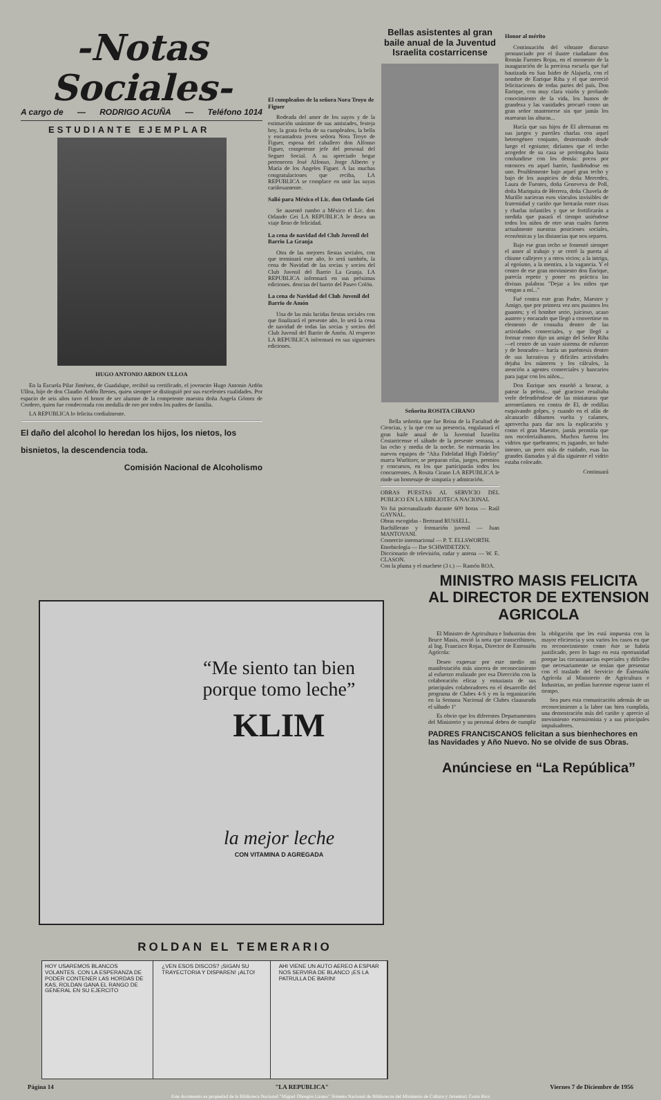-Notas Sociales-
A cargo de — RODRIGO ACUÑA — Teléfono 1014
ESTUDIANTE EJEMPLAR
HUGO ANTONIO ARDON ULLOA
En la Escuela Pilar Jiménez, de Guadalupe, recibió su certificado, el jovencito Hugo Antonio Ardón Ulloa, hijo de don Claudio Ardón Brenes, quien siempre se distinguió por sus excelentes cualidades. Por espacio de seis años tuvo el honor de ser alumno de la competente maestra doña Angela Gómez de Cordero, quien fue condecorada con medalla de oro por todos los padres de familia.
LA REPUBLICA lo felicita cordialmente.
El daño del alcohol lo heredan los hijos, los nietos, los bisnietos, la descendencia toda.
Comisión Nacional de Alcoholismo
El cumpleaños de la señora Nora Troyo de Figuer
Rodeada del amor de los suyos y de la estimación unánime de sus amistades, festeja hoy, la grata fecha de su cumpleaños, la bella y encantadora joven señora Nora Troyo de Figuer, esposa del caballero don Alfonso Figuer, competente jefe del personal del Seguro Social. A su apreciado hogar pertenecen José Alfonso, Jorge Alberto y María de los Angeles Figuer. A las muchas congratulaciones que reciba, LA REPUBLICA se complace en unir las suyas cariñosamente.
Salió para México el Lic. don Orlando Gei
Se ausentó rumbo a México el Lic. don Orlando Gei LA REPUBLICA le desea un viaje lleno de felicidad.
La cena de navidad del Club Juvenil del Barrio La Granja
Otra de las mejores fiestas sociales, con que terminará este año, lo será también, la cena de Navidad de las socias y socios del Club Juvenil del Barrio La Granja. LA REPUBLICA informará en sus próximas ediciones. dencias del barrio del Paseo Colón.
La cena de Navidad del Club Juvenil del Barrio de Amón
Una de las más lucidas fiestas sociales con que finalizará el presente año, lo será la cena de navidad de todas las socias y socios del Club Juvenil del Barrio de Amón. Al respecto LA REPUBLICA informará en sus siguientes ediciones.
Bellas asistentes al gran baile anual de la Juventud Israelita costarricense
Señorita ROSITA CIRANO
Bella señorita que fue Reina de la Facultad de Ciencias, y la que con su presencia, engalanará el gran baile anual de la Juventud Israelita Costarricense el sábado de la presente semana, a las ocho y media de la noche. Se estrenarán los nuevos equipos de "Alta Fidelidad High Fidelity" marca Wurlitzer, se preparan rifas, juegos, premios y concursos, en los que participarán todos los concurrentes. A Rosita Cirano LA REPUBLICA le rinde un homenaje de simpatía y admiración.
OBRAS PUESTAS AL SERVICIO DEL PUBLICO EN LA BIBLIOTECA NACIONAL
Yo fui psicoanalizado durante 600 horas — Raúl GAYNAL.
Obras escogidas - Bertrand RUSSELL.
Bachillerato y formación juvenil — Juan MANTOVANI.
Comercio internacional — P. T. ELLSWORTH.
Etnobiología — Ilse SCHWIDETZKY.
Diccionario de televisión, radar y antena — W. E. CLASON.
Con la pluma y el machete (3 t.) — Ramón ROA.
Honor al mérito
Continuación del vibrante discurso pronunciado por el ilustre ciudadano don Román Fuentes Rojas, en el momento de la inauguración de la preciosa escuela que fué bautizada en San Isidro de Alajuela, con el nombre de Enrique Riba y el que mereció felicitaciones de todas partes del país. Don Enrique, con muy clara visión y profundo conocimiento de la vida, los humos de grandeza y las vanidades procuró como un gran señor mantenerse sin que jamás los marearan las alturas...
Hacía que sus hijos de El alternaran en sus juegos y pueriles charlas con aquel heterogéneo conjunto, desterrando desde luego el egoismo; diríamos que el techo acogedor de su casa se prolongaba hasta confundirse con los demás: pocos por entonces en aquel barrio, fundiéndose en uno. Posiblemente bajo aquel gran techo y bajo de los auspicios de doña Mercedes, Laura de Fuentes, doña Genoveva de Poll, doña Mariquita de Herrera, doña Chavela de Murillo nacieran esos vínculos invisibles de fraternidad y cariño que brotarán entre risas y charlas infantiles y que se fortificarán a medida que pasará el tiempo uniéndose todos los niños de otro sean cuales fueren actualmente nuestras posiciones sociales, económicas y las distancias que nos separen.
Bajo ese gran techo se fomentó siempre el amor al trabajo y se cerró la puerta al chisme callejero y a otros vicios; a la intriga, al egoísmo, a la mentira, a la vagancia. Y el centro de ese gran movimiento don Enrique, parecía repetir y poner en práctica las divinas palabras "Dejar a los niños que vengan a mí..."
Fué contra este gran Padre, Maestro y Amigo, que por primera vez nos pusimos los guantes; y el hombre serio, juicioso, acaso austero y encarado que llegó a convertirse en elemento de consulta dentro de las actividades comerciales, y que llegó a formar como dijo un amigo del Señor Riba —el centro de un vasto sistema de esfuerzo y de honradez— hacía un paréntesis dentro de sus lucrativas y difíciles actividades dejaba los números y los cálculos, la atención a agentes comerciales y bancarios para jugar con los niños...
Don Enrique nos enseñó a boxear, a patear la pelota... qué gracioso resultaba verle defendiéndose de las miniaturas que arremetíamos en contra de El, de rodillas esquivando golpes, y cuando en el afán de alcanzarlo dábamos vuelta y caíamos, aprovecha para dar nos la explicación y como el gran Maestro, jamás permitía que nos encolerizábamos. Muchos fueron los vidrios que quebramos; es jugando, no hubo intento, un poco más de cuidado, esas las grandes ilamadas y al día siguiente el vidrio estaba colocado.
Continuará
“Me siento tan bien porque tomo leche”
KLIM
la mejor leche
CON VITAMINA D AGREGADA
ROLDAN EL TEMERARIO
HOY USAREMOS BLANCOS VOLANTES. CON LA ESPERANZA DE PODER CONTENER LAS HORDAS DE KAS, ROLDAN GANA EL RANGO DE GENERAL EN SU EJERCITO
¿VEN ESOS DISCOS? ¡SIGAN SU TRAYECTORIA Y DISPAREN! ¡ALTO!
AHI VIENE UN AUTO AEREO A ESPIAR NOS SERVIRA DE BLANCO ¡ES LA PATRULLA DE BARIN!
MINISTRO MASIS FELICITA AL DIRECTOR DE EXTENSION AGRICOLA
El Ministro de Agricultura e Industrias don Bruce Masis, envió la nota que transcribimos, al Ing. Francisco Rojas, Director de Extensión Agrícola:
Deseo expresar por este medio mi manifestación más sincera de reconocimiento al esfuerzo realizado por esa Dirección con la colaboración eficaz y entusiasta de sus principales colaboradores en el desarrollo del programa de Clubes 4-S y en la organización en la Semana Nacional de Clubes clausurada el sábado 1º
Es obvio que los diferentes Departamentos del Ministerio y su personal deben de cumplir la obligación que les está impuesta con la mayor eficiencia y son varios los casos en que en reconocimiento como éste se habría justificado, pero lo hago en esta oportunidad porque las circunstancias especiales y difíciles que necesariamente se tenían que presentar con el traslado del Servicio de Extensión Agrícola al Ministerio de Agricultura e Industrias, no podían hacerme esperar tanto el tiempo.
Sea pues esta comunicación además de un reconocimiento a la labor tan bien cumplida, una demostración más del cariño y aprecio al movimiento extensionista y a sus principales impulsadores.
PADRES FRANCISCANOS felicitan a sus bienhechores en las Navidades y Año Nuevo. No se olvide de sus Obras.
Anúnciese en “La República”
Página 14 "LA REPUBLICA" Viernes 7 de Diciembre de 1956
Este documento es propiedad de la Biblioteca Nacional "Miguel Obregón Lizano" Sistema Nacional de Bibliotecas del Ministerio de Cultura y Juventud, Costa Rica